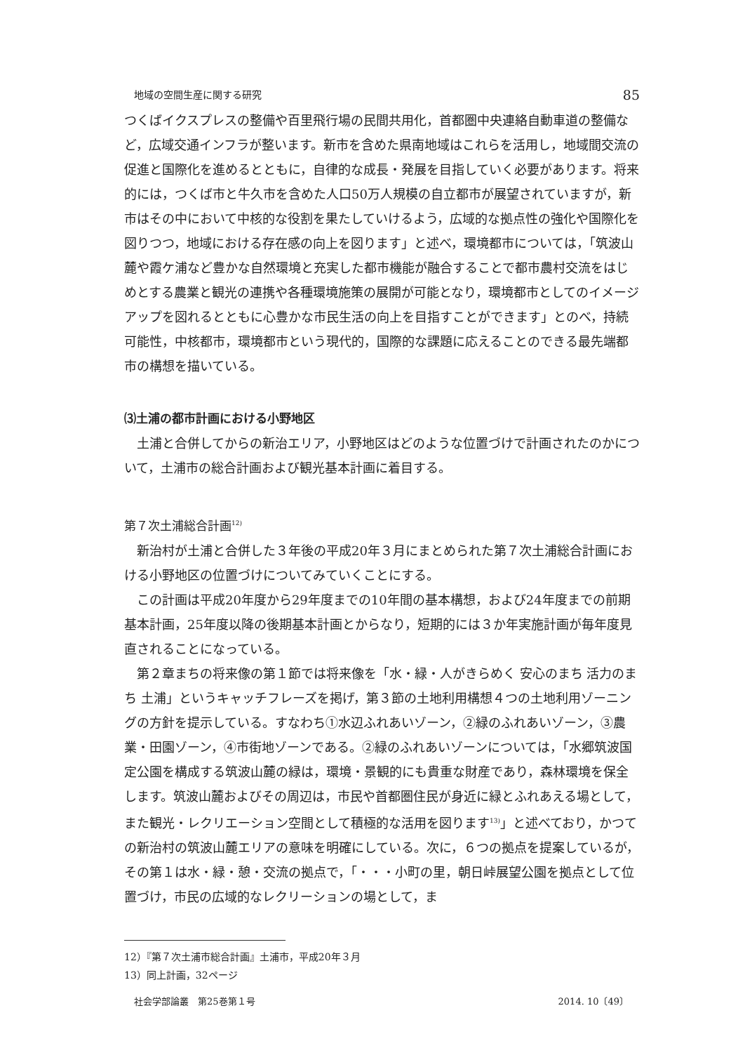地域の空間生産に関する研究 85
つくばイクスプレスの整備や百里飛行場の民間共用化，首都圏中央連絡自動車道の整備など，広域交通インフラが整います。新市を含めた県南地域はこれらを活用し，地域間交流の促進と国際化を進めるとともに，自律的な成長・発展を目指していく必要があります。将来的には，つくば市と牛久市を含めた人口50万人規模の自立都市が展望されていますが，新市はその中において中核的な役割を果たしていけるよう，広域的な拠点性の強化や国際化を図りつつ，地域における存在感の向上を図ります」と述べ，環境都市については，「筑波山麓や霞ケ浦など豊かな自然環境と充実した都市機能が融合することで都市農村交流をはじめとする農業と観光の連携や各種環境施策の展開が可能となり，環境都市としてのイメージアップを図れるとともに心豊かな市民生活の向上を目指すことができます」とのべ，持続可能性，中核都市，環境都市という現代的，国際的な課題に応えることのできる最先端都市の構想を描いている。
⑶土浦の都市計画における小野地区
土浦と合併してからの新治エリア，小野地区はどのような位置づけで計画されたのかについて，土浦市の総合計画および観光基本計画に着目する。
第７次土浦総合計画<sup>12)</sup>
新治村が土浦と合併した３年後の平成20年３月にまとめられた第７次土浦総合計画における小野地区の位置づけについてみていくことにする。
この計画は平成20年度から29年度までの10年間の基本構想，および24年度までの前期基本計画，25年度以降の後期基本計画とからなり，短期的には３か年実施計画が毎年度見直されることになっている。
第２章まちの将来像の第１節では将来像を「水・緑・人がきらめく 安心のまち 活力のまち 土浦」というキャッチフレーズを掲げ，第３節の土地利用構想４つの土地利用ゾーニングの方針を提示している。すなわち①水辺ふれあいゾーン，②緑のふれあいゾーン，③農業・田園ゾーン，④市街地ゾーンである。②緑のふれあいゾーンについては，「水郷筑波国定公園を構成する筑波山麓の緑は，環境・景観的にも貴重な財産であり，森林環境を保全します。筑波山麓およびその周辺は，市民や首都圏住民が身近に緑とふれあえる場として，また観光・レクリエーション空間として積極的な活用を図ります<sup>13)</sup>」と述べており，かつての新治村の筑波山麓エリアの意味を明確にしている。次に，６つの拠点を提案しているが，その第１は水・緑・憩・交流の拠点で，「・・・小町の里，朝日峠展望公園を拠点として位置づけ，市民の広域的なレクリーションの場として，ま
12）『第７次土浦市総合計画』土浦市，平成20年３月
13）同上計画，32ページ
社会学部論叢　第25巻第１号 2014. 10〔49〕